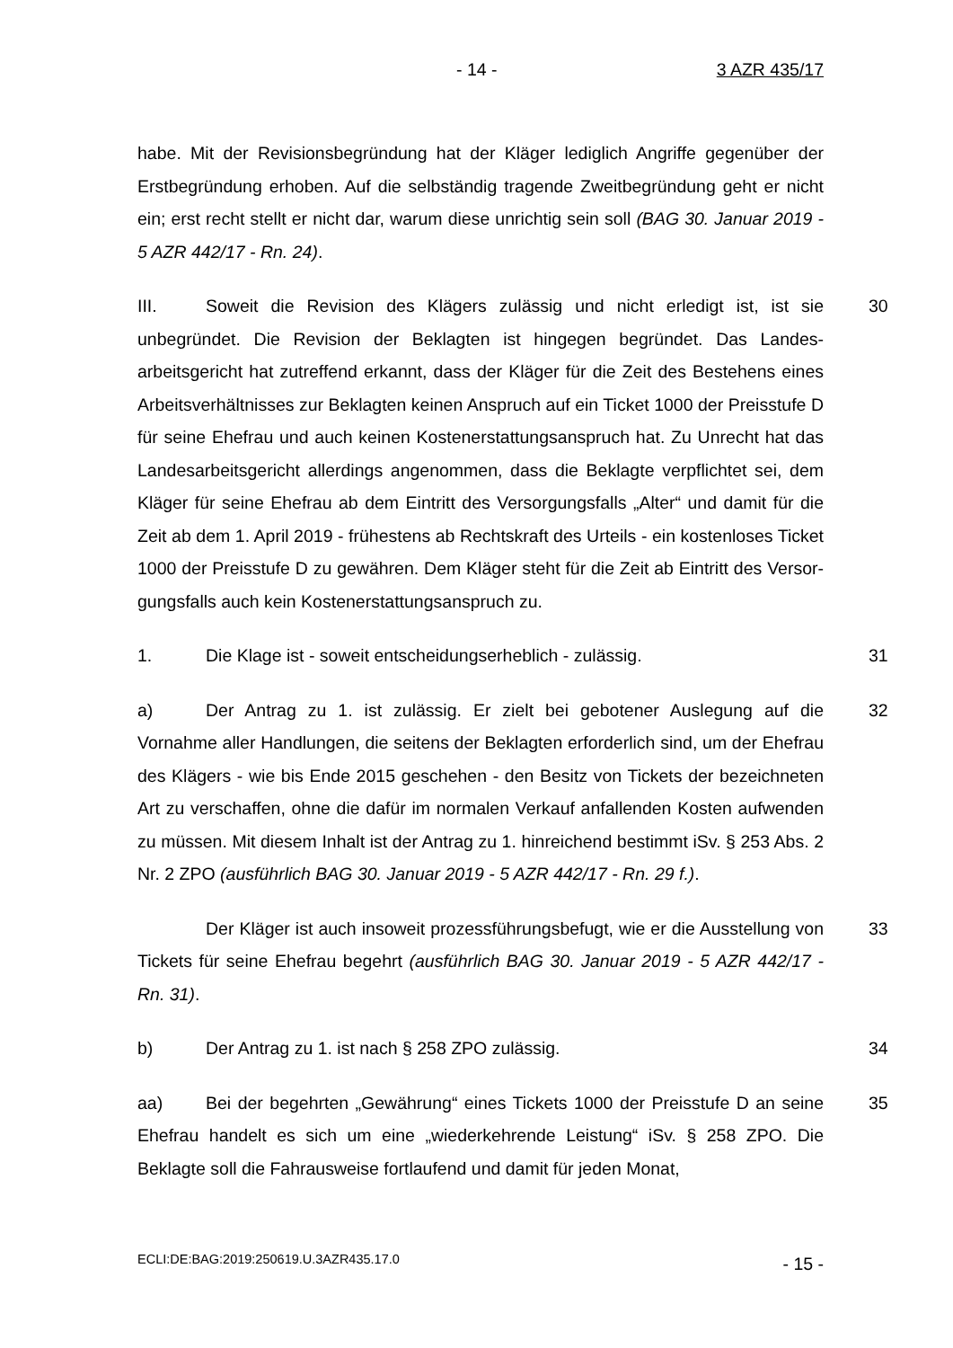- 14 - 3 AZR 435/17
habe. Mit der Revisionsbegründung hat der Kläger lediglich Angriffe gegenüber der Erstbegründung erhoben. Auf die selbständig tragende Zweitbegründung geht er nicht ein; erst recht stellt er nicht dar, warum diese unrichtig sein soll (BAG 30. Januar 2019 - 5 AZR 442/17 - Rn. 24).
30 III. Soweit die Revision des Klägers zulässig und nicht erledigt ist, ist sie unbegründet. Die Revision der Beklagten ist hingegen begründet. Das Landes­arbeitsgericht hat zutreffend erkannt, dass der Kläger für die Zeit des Beste­hens eines Arbeitsverhältnisses zur Beklagten keinen Anspruch auf ein Ti­cket 1000 der Preisstufe D für seine Ehefrau und auch keinen Kostenerstat­tungsanspruch hat. Zu Unrecht hat das Landesarbeitsgericht allerdings ange­nommen, dass die Beklagte verpflichtet sei, dem Kläger für seine Ehefrau ab dem Eintritt des Versorgungsfalls „Alter“ und damit für die Zeit ab dem 1. April 2019 - frühestens ab Rechtskraft des Urteils - ein kostenloses Ticket 1000 der Preisstufe D zu gewähren. Dem Kläger steht für die Zeit ab Eintritt des Versor­gungsfalls auch kein Kostenerstattungsanspruch zu.
31 1. Die Klage ist - soweit entscheidungserheblich - zulässig.
32 a) Der Antrag zu 1. ist zulässig. Er zielt bei gebotener Auslegung auf die Vornahme aller Handlungen, die seitens der Beklagten erforderlich sind, um der Ehefrau des Klägers - wie bis Ende 2015 geschehen - den Besitz von Tickets der bezeichneten Art zu verschaffen, ohne die dafür im normalen Verkauf anfal­lenden Kosten aufwenden zu müssen. Mit diesem Inhalt ist der Antrag zu 1. hinreichend bestimmt iSv. § 253 Abs. 2 Nr. 2 ZPO (ausführlich BAG 30. Januar 2019 - 5 AZR 442/17 - Rn. 29 f.).
33 Der Kläger ist auch insoweit prozessführungsbefugt, wie er die Ausstel­lung von Tickets für seine Ehefrau begehrt (ausführlich BAG 30. Januar 2019 - 5 AZR 442/17 - Rn. 31).
34 b) Der Antrag zu 1. ist nach § 258 ZPO zulässig.
35 aa) Bei der begehrten „Gewährung“ eines Tickets 1000 der Preisstufe D an seine Ehefrau handelt es sich um eine „wiederkehrende Leistung“ iSv. § 258 ZPO. Die Beklagte soll die Fahrausweise fortlaufend und damit für jeden Monat,
ECLI:DE:BAG:2019:250619.U.3AZR435.17.0 - 15 -